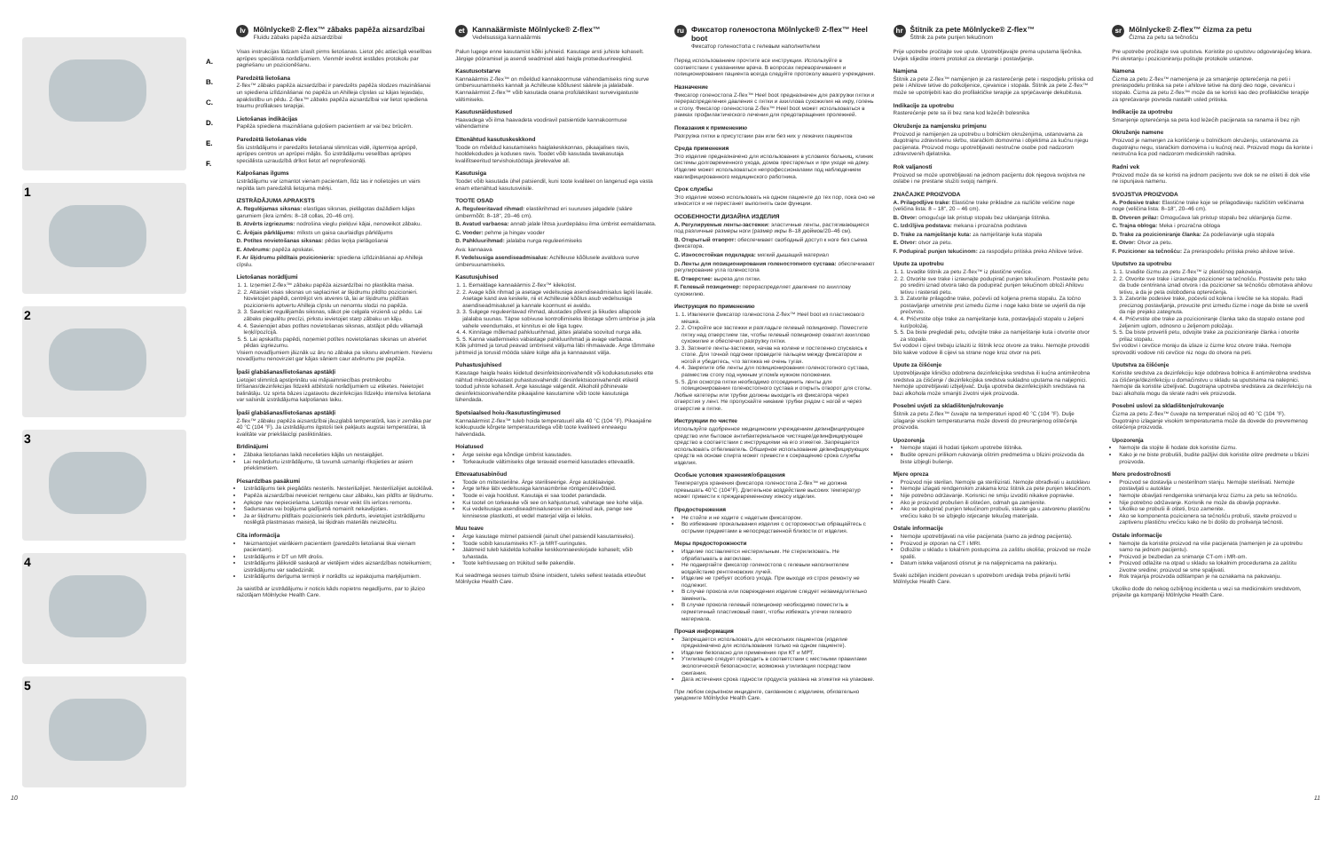A.
B.
C.
D.
E.
F.
1
2
3
4
5
lv
Mölnlycke® Z-flex™ zābaks papēža aizsardzībai
Fluīdu zābaks papēža aizsardzībai
Visas instrukcijas lūdzam izlasīt pirms lietošanas. Lietot pēc attiecīgā veselības aprūpes speciālista norādījumiem. Vienmēr ievērot iestādes protokolu par pagriešanu un pozicionēšanu.
Paredzētā lietošana
Z-flex™ zābaks papēža aizsardzībai ir paredzēts papēža slodzes mazināšanai un spiediena izlīdzināšanai no papēža un Ahilleja cīpslas uz kājas lejasdaļu, apakšstilbu un pēdu. Z-flex™ zābaks papēža aizsardzībai var lietot spiediena traumu profilakses terapijai.
Lietošanas indikācijas
Papēža spiediena mazināšana guļošiem pacientiem ar vai bez brūcēm.
Paredzētā lietošanas vide
Šis izstrādājums ir paredzēts lietošanai slimnīcas vidē, ilgtermiņa aprūpē, aprūpes centros un aprūpei mājās. Šo izstrādājumu veselības aprūpes speciālista uzraudzībā drīkst lietot arī neprofesionāļi.
Kalpošanas ilgums
Izstrādājumu var izmantot vienam pacientam, līdz tas ir nolietojies un vairs nepilda tam paredzētā lietojuma mērķi.
IZSTRĀDĀJUMA APRAKSTS
A. Regulējamas siksnas: elastīgas siksnas, pielāgotas dažādiem kājas garumiem (ikra izmērs: 8–18 collas, 20–46 cm).
B. Atvērts izgriezums: nodrošina vieglu piekļuvi kājai, nenoveikot zābaku.
C. Ārējais pārklājums: mīksts un gaisa caurlaidīgs pārklājums
D. Potītes novietošanas siksnas: pēdas leņķa pielāgošanai
E. Atvērums: papēža apskatei.
F. Ar šķidrumu pildītais pozicionieris: spiediena izlīdzināšanai ap Ahilleja cīpslu.
Lietošanas norādījumi
1. 1. Izņemiet Z-flex™ zābaku papēža aizsardzībai no plastikāta maisa.
2. 2. Attaisiet visas siksnas un saplaciniet ar šķidrumu pildīto pozicionieri. Novietojiet papēdi, centrējot virs atveres tā, lai ar šķidrumu pildītais pozicionieris aptvertu Ahilleja cīpslu un nenomtu slodzi no papēža.
3. 3. Savelciet regulējamās siksnas, sākot pie ceļgala virzienā uz pēdu. Lai zābaks piegulētu precīzi, pirkstu ievietojiet starp zābaku un kāju.
4. 4. Savienojiet abas potītes novietošanas siksnas, atstājot pēdu vēlamajā leņķī/pozīcijā.
5. 5. Lai apskatītu papēdi, noņemiet potītes novietošanas siksnas un atveriet pēdas izgriezumu.
Visiem novadījumiem jāiznāk uz āru no zābaka pa siksnu atvērumiem. Nevienu novadījumu nenovirziet gar kājas sāniem caur atvērumu pie papēža.
Īpaši glabāšanas/lietošanas apstākļi
Lietojiet slimnīcā apstiprinātu vai mājsaimniecības pretmikrobu tīrīšanas/dezinfekcijas līdzekli atbilstoši norādījumiem uz etiketes. Neietojiet balinātāju. Uz spirta bāzes izgatavotu dezinfekcijas līdzekļu intensīva lietošana var saīsināt izstrādājuma kalpošanas laiku.
Īpaši glabāšanas/lietošanas apstākļi
Z-flex™ zābaku papēža aizsardzībai jāuzglabā temperatūrā, kas ir zemāka par 40 °C (104 °F). Ja izstrādājums ilgstoši tiek pakļauts augstai temperatūrai, tā kvalitāte var priekšlaicīgi pasliktināties.
Brīdinājumi
Zābaka lietošanas laikā necelieties kājās un nestaigājiet.
Lai nepārdurtu izstrādājumu, tā tuvumā uzmanīgi rīkojieties ar asiem priekšmetiem.
Piesardzības pasākumi
Izstrādājums tiek piegādāts nesterils. Nesterilizējiet. Nesterilizējiet autoklāvā.
Papēža aizsardzībai neveiciet rentgenu caur zābaku, kas pildīts ar šķidrumu.
Apkope nav nepieciešama. Lietotājs nevar veikt šīs ierīces remontu.
Sadursanas vai bojājuma gadījumā nomainīt nekavējoties.
Ja ar šķidrumu pildītais pozicionieris tiek pārdurts, ievietojiet izstrādājumu noslēgtā plastmasas maisiņā, lai šķidrais materiāls neiztecētu.
Cita informācija
Neizmantojiet vairākiem pacientiem (paredzēts lietošanai tikai vienam pacientam).
Izstrādājums ir DT un MR drošs.
Izstrādājums jālikvidē saskaņā ar vietējiem vides aizsardzības noteikumiem; izstrādājumu var sadedzināt.
Izstrādājums derīguma termiņš ir norādīts uz iepakojuma marķējumiem.
Ja saistībā ar izstrādājumu ir noticis kāds nopietns negadījums, par to jāziņo ražotājam Mölnlycke Health Care.
et
Kannaäärmiste Mölnlycke® Z-flex™
Vedelsussiga kannaäärmis
Palun lugege enne kasutamist kõiki juhiseid. Kasutage arsti juhiste kohaselt. Järgige pööramisel ja asendi seadmisel alati haigla protseduurireegleid.
Kasutusotstarve
Kannaäärmis Z-flex™ on mõeldud kannakoormuse vähendamiseks ning surve ümbersuunamiseks kannalt ja Achilleuse kõõlusest säärele ja jalalabale. Kannaäärmist Z-flex™ võib kasutada osana profülaktikast survevigastuste vältimiseks.
Kasutusnäidustused
Haavadega või ilma haavadeta voodiravil patsientide kannakoormuse vähendamine
Ettenähtud kasutuskeskkond
Toode on mõeldud kasutamiseks haiglakeskkonnas, pikaajalises ravis, hooldekodudes ja koduses ravis. Toodet võib kasutada tavakasutaja kvalifitseeritud tervishoiutöötaja järelevalve all.
Kasutusiga
Toodet võib kasutada ühel patsiendil, kuni toote kvaliteet on langenud ega vasta enam ettenähtud kasutusviisile.
TOOTE OSAD
A. Reguleeritavad rihmad: elastikrihmad eri suuruses jalgadele (sääre ümbermõõt: 8–18", 20–46 cm).
B. Avatud varbaosa: annab jalale lihtsa juurdepääsu ilma ümbrist eemaldamata.
C. Vooder: pehme ja hingav vooder
D. Pahkluurihmad: jalalaba nurga reguleerimiseks
Ava: kannaava
F. Vedelsusiga asendiseadmisalus: Achilleuse kõõlusele avalduva surve ümbersuunamiseks.
Kasutusjuhised
1. 1. Eemaldage kannaäärmis Z-flex™ kilekotist.
2. 2. Avage kõik rihmad ja asetage vedelsusiga asendiseadmisalus lapiti lauale. Asetage kand ava keskele, nii et Achilleuse kõõlus asub vedelsusiga asendiseadmisalusel ja kannale koormust ei avaldu.
3. 3. Sulgege reguleeritavad rihmad, alustades põlvest ja liikudes allapoole jalalaba suunas. Täpse sobivuse kontrollimiseks libistage sõrm ümbrise ja jala vahele veendumaks, et kinnitus ei ole liiga tugev.
4. 4. Kinnitage mõlemad pahkluurihmad, jättes jalalaba soovitud nurga alla.
5. 5. Kanna vaatlemiseks vabastage pahkluurihmad ja avage varbaosa.
Kõik juhtmed ja torud peavad ümbrisest väljuma läbi rihmaavade. Ärge tõmmake juhtmeid ja torusid mööda sääre külge alla ja kannaavast välja.
Puhastusjuhised
Kasutage haigla heaks kiidetud desinfektsioonivahendit või kodukasutuseks ette nähtud mikroobivastast puhastusvahendit / desinfektsioonivahendit etiketil toodud juhiste kohaselt. Ärge kasutage valgendit. Alkoholil põhinevate desinfektsioonivahendite pikaajaline kasutamine võib toote kasutusiga lühendada.
Spetsiaalsed hoiu-/kasutustingimused
Kannaäärmist Z-flex™ tuleb hoida temperatuuril alla 40 °C (104 °F). Pikaajaline kokkupuude kõrgete temperatuuridega võib toote kvaliteeti enneaegu halvendada.
Hoiatused
Ärge seiske ega kõndige ümbrist kasutades.
Torkeaukude vältimiseks olge teravaid esemeid kasutades ettevaatlik.
Ettevaatusabinõud
Toode on mittesteriilne. Ärge steriliseerige. Ärge autoklaavige.
Ärge tehke läbi vedelsusiga kannaümbrise röntgenülesvõtteid.
Toode ei vaja hooldust. Kasutaja ei saa toodet parandada.
Kui tootel on torkeauke või see on kahjustunud, vahetage see kohe välja.
Kui vedelsusiga asendiseadmisalusesse on tekkinud auk, pange see kinnisesse plastkotti, et vedel materjal välja ei lekiks.
Muu teave
Ärge kasutage mitmel patsiendil (ainult ühel patsiendil kasutamiseks).
Toode sobib kasutamiseks KT- ja MRT-uuringutes.
Jäätmeid tuleb käidelda kohalike keskkonnaeeskirjade kohaselt; võib tuhastada.
Toote kehtivusaeg on trükitud selle pakendile.
Kui seadmega seoses toimub tõsine intsident, tuleks sellest teatada ettevõtet Mölnlycke Health Care.
ru
Фиксатор голеностопа Mölnlycke® Z-flex™ Heel boot
Фиксатор голеностопа с гелевым наполнителем
Перед использованием прочтите все инструкции. Используйте в соответствии с указаниями врача. В вопросах переворачивания и позиционирования пациента всегда следуйте протоколу вашего учреждения.
Назначение
Фиксатор голеностопа Z-flex™ Heel boot предназначен для разгрузки пятки и перераспределения давления с пятки и ахиллова сухожилия на икру, голень и стопу. Фиксатор голеностопа Z-flex™ Heel boot может использоваться в рамках профилактического лечения для предотвращения пролежней.
Показания к применению
Разгрузка пятки в присутствии ран или без них у лежачих пациентов
Среда применения
Это изделие предназначено для использования в условиях больниц, клиник системы долговременного ухода, домов престарелых и при уходе на дому. Изделие может использоваться непрофессионалами под наблюдением квалифицированного медицинского работника.
Срок службы
Это изделие можно использовать на одном пациенте до тех пор, пока оно не износится и не перестанет выполнять свои функции.
ОСОБЕННОСТИ ДИЗАЙНА ИЗДЕЛИЯ
A. Регулируемые ленты-застежки: эластичные ленты, растягивающиеся под различные размеры ноги (размер икры 8–18 дюймов/20–46 см).
B. Открытый отворот: обеспечивает свободный доступ к ноге без съема фиксатора.
C. Износостойкая подкладка: мягкий дышащий материал
D. Ленты для позиционирования голеностопного сустава: обеспечивают регулирование угла голеностопа
E. Отверстие: выреза для пятки.
F. Гелевый позиционер: перераспределяет давление по ахиллову сухожилию.
Инструкция по применению
1. 1. Извлеките фиксатор голеностопа Z-flex™ Heel boot из пластикового мешка.
2. 2. Откройте все застежки и разгладьте гелевый позиционер. Поместите пятку над отверстием так, чтобы гелевый позиционер охватил ахиллово сухожилие и обеспечил разгрузку пятки.
3. 3. Затяните ленты-застежки, начав на колене и постепенно спускаясь к стопе. Для точной подгонки проведите пальцем между фиксатором и ногой и убедитесь, что затяжка не очень тугая.
4. 4. Закрепите обе ленты для позиционирования голеностопного сустава, разместив стопу под нужным углом/в нужном положении.
5. 5. Для осмотра пятки необходимо отсоединить ленты для позиционирования голеностопного сустава и открыть отворот для стопы.
Любые катетеры или трубки должны выходить из фиксатора через отверстия у лент. Не пропускайте никакие трубки рядом с ногой и через отверстие в пятке.
Инструкции по чистке
Используйте одобренное медицинским учреждением дезинфицирующее средство или бытовое антибактериальное чистящее/дезинфицирующее средство в соответствии с инструкциями на его этикетке. Запрещается использовать отбеливатель. Обширное использование дезинфицирующих средств на основе спирта может привести к сокращению срока службы изделия.
Особые условия хранения/обращения
Температура хранения фиксатора голеностопа Z-flex™ не должна превышать 40°C (104°F). Длительное воздействие высоких температур может привести к преждевременному износу изделия.
Предостережения
Не стойте и не ходите с надетым фиксатором.
Во избежание прокалывания изделия с осторожностью обращайтесь с острыми предметами в непосредственной близости от изделия.
Меры предосторожности
Изделие поставляется нестерильным. Не стерилизовать. Не обрабатывать в автоклаве.
Не подвергайте фиксатор голеностопа с гелевым наполнителем воздействию рентгеновских лучей.
Изделие не требует особого ухода. При выходе из строя ремонту не подлежит.
В случае прокола или повреждения изделие следует незамедлительно заменить.
В случае прокола гелевый позиционер необходимо поместить в герметичный пластиковый пакет, чтобы избежать утечки гелевого материала.
Прочая информация
Запрещается использовать для нескольких пациентов (изделие предназначено для использования только на одном пациенте).
Изделие безопасно для применения при КТ и МРТ.
Утилизацию следует проводить в соответствии с местными правилами экологической безопасности; возможна утилизация посредством сжигания.
Дата истечения срока годности продукта указана на этикетке на упаковке.
При любом серьезном инциденте, связанном с изделием, обязательно уведомите Mölnlycke Health Care.
hr
Štitnik za pete Mölnlycke® Z-flex™
Štitnik za pete punjen tekućinom
Prije upotrebe pročitajte sve upute. Upotrebljavajte prema uputama liječnika. Uvijek slijedite interni protokol za okretanje i postavljanje.
Namjena
Štitnik za pete Z-flex™ namijenjen je za rasterećenje pete i raspodjelu pritiska od pete i Ahilove tetive do potkoljenice, cjevanice i stopala. Štitnik za pete Z-flex™ može se upotrijebiti kao dio profilaktičke terapije za sprječavanje dekubitusa.
Indikacije za upotrebu
Rasterećenje pete sa ili bez rana kod ležećih bolesnika
Okruženje za namjensku primjenu
Proizvod je namijenjen za upotrebu u bolničkim okruženjima, ustanovama za dugotrajnu zdravstvenu skrbu, staračkim domovima i objektima za kućnu njegu pacijenata. Proizvod mogu upotrebljavati nestručne osobe pod nadzorom zdravstvenih djelatnika.
Rok valjanosti
Proizvod se može upotrebljavati na jednom pacijentu dok njegova svojstva ne oslabe i ne prestane služiti svojoj namjeni.
ZNAČAJKE PROIZVODA
A. Prilagodljive trake: Elastične trake prikladne za različite veličine noge (veličina lista: 8 – 18", 20 – 46 cm).
B. Otvor: omogućuje lak pristup stopalu bez uklanjanja štitnika.
C. Izdržljiva podstava: mekana i prozračna podstava
D. Trake za namještanje kuta: za namještanje kuta stopala
E. Otvor: otvor za petu.
F. Podupirač punjen tekućinom: za raspodjelu pritiska preko Ahilove tetive.
Upute za upotrebu
1. 1. Izvadite štitnik za petu Z-flex™ iz plastične vrećice.
2. 2. Otvorite sve trake i izravnajte podupirač punjen tekućinom. Postavite petu po sredini iznad otvora tako da podupirač punjen tekućinom obloži Ahilovu tetivu i rasterati petu.
3. 3. Zatvorite prilagodne trake, počevši od koljena prema stopalu. Za točno postavljanje umetnite prst između čizme i noge kako biste se uvjerili da nije prečvrsto.
4. 4. Pričvrstite obje trake za namještanje kuta, postavljajući stopalo u željeni kut/položaj.
5. 5. Da biste pregledali petu, odvojite trake za namještanje kuta i otvorite otvor za stopalo.
Svi vodovi i cijevi trebaju izlaziti iz štitnik kroz otvore za traku. Nemojte provoditi bilo kakve vodove ili cijevi sa strane noge kroz otvor na peti.
Upute za čišćenje
Upotrebljavajte kliničko odobrena dezinfekcijska sredstva ili kućna antimikrobna sredstva za čišćenje / dezinfekcijska sredstva sukladno uputama na naljepnici. Nemojte upotrebljavati izbjeljivač. Dulja upotreba dezinfekcijskih sredstava na bazi alkohola može smanjiti životni vijek proizvoda.
Posebni uvjeti za skladištenje/rukovanje
Štitnik za petu Z-flex™ čuvajte na temperaturi ispod 40 °C (104 °F). Dulje izlaganje visokim temperaturama može dovesti do preuranjenog oštećenja proizvoda.
Upozorenja
Nemojte stajati ili hodati tijekom upotrebe štitnika.
Budite oprezni prilikom rukovanja oštrim predmetima u blizini proizvoda da biste izbjegli bušenje.
Mjere opreza
Proizvod nije sterilan. Nemojte ga sterilizirati. Nemojte obrađivati u autoklavu
Nemojte izlagati rendgenskim zrakama kroz štitnik za pete punjen tekućinom.
Nije potrebno održavanje. Korisnici ne smiju izvoditi nikakve popravke.
Ako je proizvod probušen ili oštećen, odmah ga zamijenite.
Ako se podupirač punjen tekućinom probuši, stavite ga u zatvorenu plastičnu vrećicu kako bi se izbjeglo istjecanje tekućeg materijala.
Ostale informacije
Nemojte upotrebljavati na više pacijenata (samo za jednog pacijenta).
Proizvod je otporan na CT i MRI.
Odložite u skladu s lokalnim postupcima za zaštitu okoliša; proizvod se može spaliti.
Datum isteka valjanosti otisnut je na naljepnicama na pakiranju.
Svaki ozbiljan incident povezan s upotrebom uređaja treba prijaviti tvrtki Mölnlycke Health Care.
sr
Mölnlycke® Z-flex™ čizma za petu
Čizma za petu sa tečnošću
Pre upotrebe pročitajte sva uputstva. Koristite po uputstvu odgovarajućeg lekara. Pri okretanju i pozicioniranju poštujte protokole ustanove.
Namena
Čizma za petu Z-flex™ namenjena je za smanjenje opterećenja na peti i preraspodelu pritiska sa pete i ahilove tetive na donji deo noge, cevanicu i stopalo. Čizma za petu Z-flex™ može da se koristi kao deo profilaktičke terapije za sprečavanje povreda nastalih usled pritiska.
Indikacije za upotrebu
Smanjenje opterećenja sa peta kod ležećih pacijenata sa ranama ili bez njih
Okruženje namene
Proizvod je namenjen za korišćenje u bolničkom okruženju, ustanovama za dugotrajnu negu, staračkim domovima i u kućnoj nezi. Proizvod mogu da koriste i nestručna lica pod nadzorom medicinskih radnika.
Radni vek
Proizvod može da se koristi na jednom pacijentu sve dok se ne ošteti ili dok više ne ispunjava namenu.
SVOJSTVA PROIZVODA
A. Podesive trake: Elastične trake koje se prilagođavaju različitim veličinama noge (veličina lista: 8–18", 20–46 cm).
B. Otvoren prilaz: Omogućava lak pristup stopalu bez uklanjanja čizme.
C. Trajna obloga: Meka i prozračna obloga
D. Trake za pozicioniranje članka: Za podešavanje ugla stopala
E. Otvor: Otvor za petu.
F. Pozicioner sa tečnošću: Za preraspodelu pritiska preko ahilove tetive.
Uputstvo za upotrebu
1. 1. Izvadite čizmu za petu Z-flex™ iz plastičnog pakovanja.
2. 2. Otvorite sve trake i izravnajte pozicioner sa tečnošću. Postavite petu tako da bude centrirana iznad otvora i da pozicioner sa tečnošću obmotava ahilovu tetivu, a da je peta oslobođena opterećenja.
3. 3. Zatvorite podesive trake, počevši od kolena i krećite se ka stopalu. Radi preciznog postavljanja, provucite prst između čizme i noge da biste se uverili da nije prejako zategnuta.
4. 4. Pričvrstite obe trake za pozicioniranje članka tako da stopalo ostane pod željenim uglom, odnosno u željenom položaju.
5. 5. Da biste proverili petu, odvojite trake za pozicioniranje članka i otvorite prilaz stopalu.
Svi vodovi i cevčice moraju da izlaze iz čizme kroz otvore traka. Nemojte sprovoditi vodove niti cevčice niz nogu do otvora na peti.
Uputstva za čišćenje
Koristite sredstva za dezinfekciju koje odobrava bolnica ili antimikrobna sredstva za čišćenje/dezinfekciju u domaćinstvu u skladu sa uputstvima na nalepnici. Nemojte da koristite izbeljivač. Dugotrajna upotreba sredstava za dezinfekciju na bazi alkohola mogu da skrate radni vek proizvoda.
Posebni uslovi za skladištenje/rukovanje
Čizma za petu Z-flex™ čuvajte na temperaturi nižoj od 40 °C (104 °F). Dugotrajno izlaganje visokim temperaturama može da dovede do prevremenog oštećenja proizvoda.
Upozorenja
Nemojte da stojite ili hodate dok koristite čizmu.
Kako je ne biste probušili, budite pažljivi dok koristite oštre predmete u blizini proizvoda.
Mere predostrožnosti
Proizvod se dostavlja u nesterilnom stanju. Nemojte sterilisati. Nemojte postavljati u autoklav
Nemojte obavljati rendgenska snimanja kroz čizmu za petu sa tečnošću.
Nije potrebno održavanje. Korisnik ne može da obavlja popravke.
Ukoliko se probuši ili ošteti, brzo zamenite.
Ako se komponenta pozicionera sa tečnošću probuši, stavite proizvod u zaptivenu plastičnu vrećicu kako ne bi došlo do prolivanja tečnosti.
Ostale informacije
Nemojte da koristite proizvod na više pacijenata (namenjen je za upotrebu samo na jednom pacijentu).
Proizvod je bezbedan za snimanje CT-om i MR-om.
Proizvod odlažite na otpad u skladu sa lokalnim procedurama za zaštitu životne sredine; proizvod se sme spaljivati.
Rok trajanja proizvoda odštampan je na oznakama na pakovanju.
Ukoliko dođe do nekog ozbiljnog incidenta u vezi sa medicinskim sredstvom, prijavite ga kompaniji Mölnlycke Health Care.
10 11